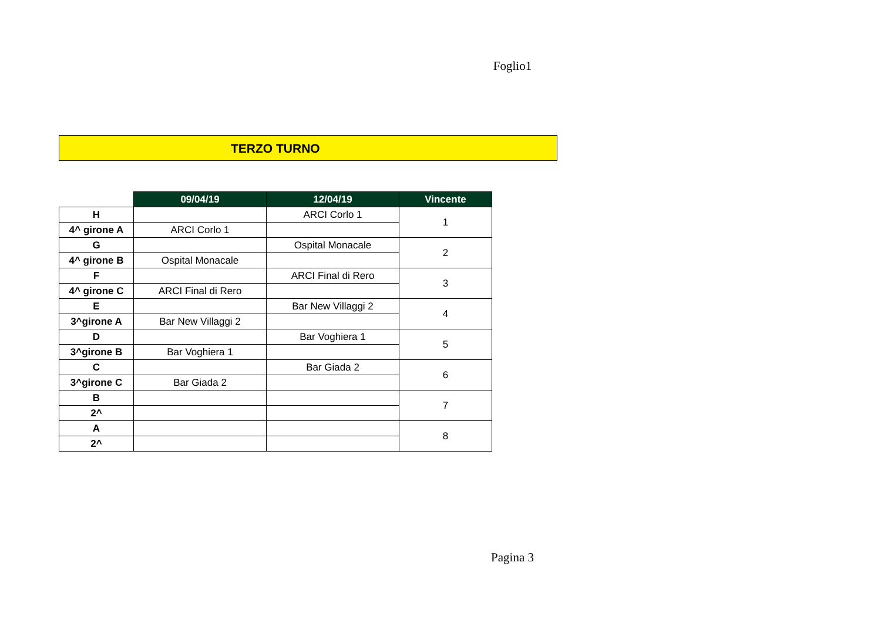Foglio1
TERZO TURNO
| | 09/04/19 | 12/04/19 | Vincente |
| H | | ARCI Corlo 1 | 1 |
| 4^ girone A | ARCI Corlo 1 | | |
| G | | Ospital Monacale | 2 |
| 4^ girone B | Ospital Monacale | | |
| F | | ARCI Final di Rero | 3 |
| 4^ girone C | ARCI Final di Rero | | |
| E | | Bar New Villaggi 2 | 4 |
| 3^girone A | Bar New Villaggi 2 | | |
| D | | Bar Voghiera 1 | 5 |
| 3^girone B | Bar Voghiera 1 | | |
| C | | Bar Giada 2 | 6 |
| 3^girone C | Bar Giada 2 | | |
| B | | | 7 |
| 2^ | | | |
| A | | | 8 |
| 2^ | | | |
Pagina 3